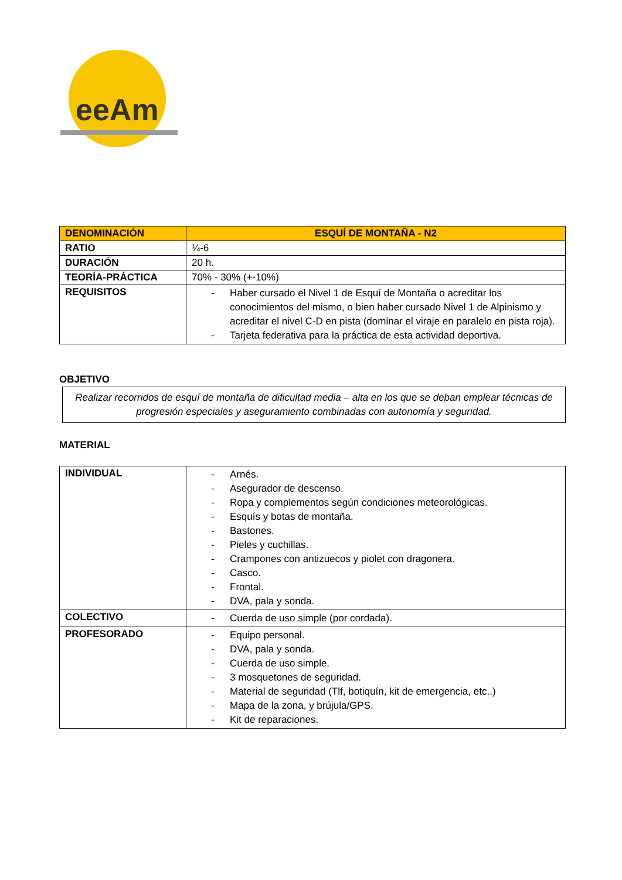eeAm
| DENOMINACIÓN | ESQUÍ DE MONTAÑA - N2 |
| RATIO | ¼-6 |
| DURACIÓN | 20 h. |
| TEORÍA-PRÁCTICA | 70% - 30% (+-10%) |
| REQUISITOS | - Haber cursado el Nivel 1 de Esquí de Montaña o acreditar los conocimientos del mismo, o bien haber cursado Nivel 1 de Alpinismo y acreditar el nivel C-D en pista (dominar el viraje en paralelo en pista roja). - Tarjeta federativa para la práctica de esta actividad deportiva. |
OBJETIVO
Realizar recorridos de esquí de montaña de dificultad media – alta en los que se deban emplear técnicas de progresión especiales y aseguramiento combinadas con autonomía y seguridad.
MATERIAL
| INDIVIDUAL | - Arnés. - Asegurador de descenso. - Ropa y complementos según condiciones meteorológicas. - Esquís y botas de montaña. - Bastones. - Pieles y cuchillas. - Crampones con antizuecos y piolet con dragonera. - Casco. - Frontal. - DVA, pala y sonda. |
| COLECTIVO | - Cuerda de uso simple (por cordada). |
| PROFESORADO | - Equipo personal. - DVA, pala y sonda. - Cuerda de uso simple. - 3 mosquetones de seguridad. - Material de seguridad (Tlf, botiquín, kit de emergencia, etc..) - Mapa de la zona, y brújula/GPS. - Kit de reparaciones. |